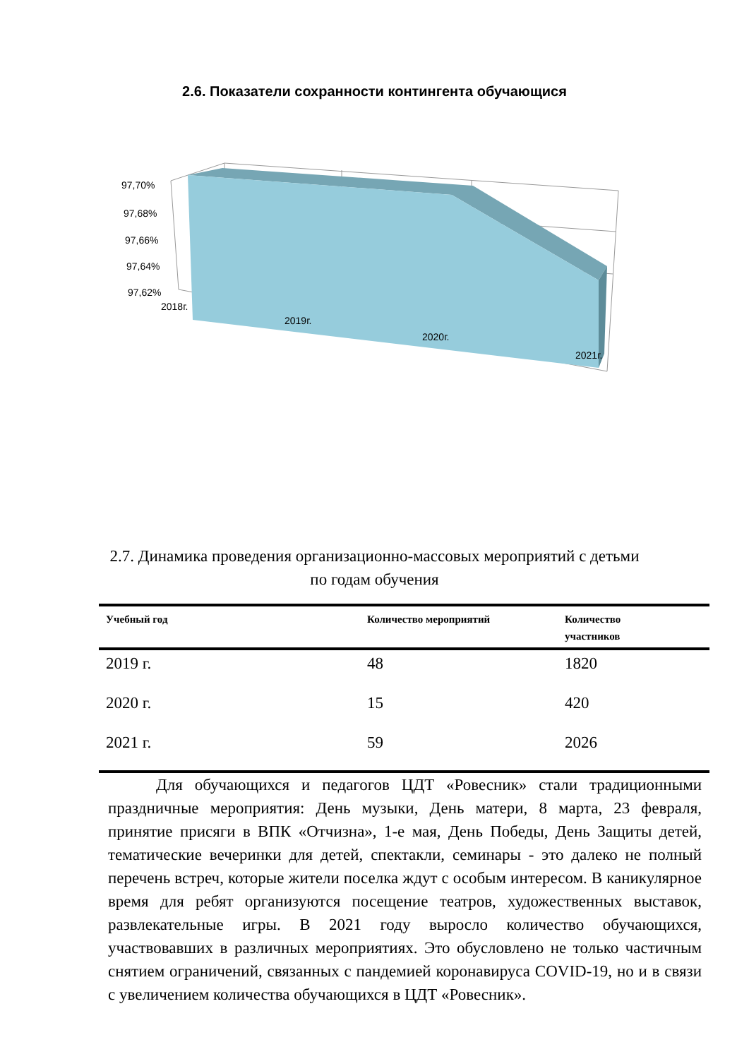2.6. Показатели сохранности контингента обучающися
97,70%
97,68%
97,66%
97,64%
97,62%
2018г.
2019г.
2020г.
2021г.
2.7. Динамика проведения организационно-массовых мероприятий с детьми
по годам обучения
| Учебный год | Количество мероприятий | Количество участников |
| --- | --- | --- |
| 2019 г. | 48 | 1820 |
| 2020 г. | 15 | 420 |
| 2021 г. | 59 | 2026 |
Для обучающихся и педагогов ЦДТ «Ровесник» стали традиционными праздничные мероприятия: День музыки, День матери, 8 марта, 23 февраля, принятие присяги в ВПК «Отчизна», 1-е мая, День Победы, День Защиты детей, тематические вечеринки для детей, спектакли, семинары - это далеко не полный перечень встреч, которые жители поселка ждут с особым интересом. В каникулярное время для ребят организуются посещение театров, художественных выставок, развлекательные игры. В 2021 году выросло количество обучающихся, участвовавших в различных мероприятиях. Это обусловлено не только частичным снятием ограничений, связанных с пандемией коронавируса COVID-19, но и в связи с увеличением количества обучающихся в ЦДТ «Ровесник».